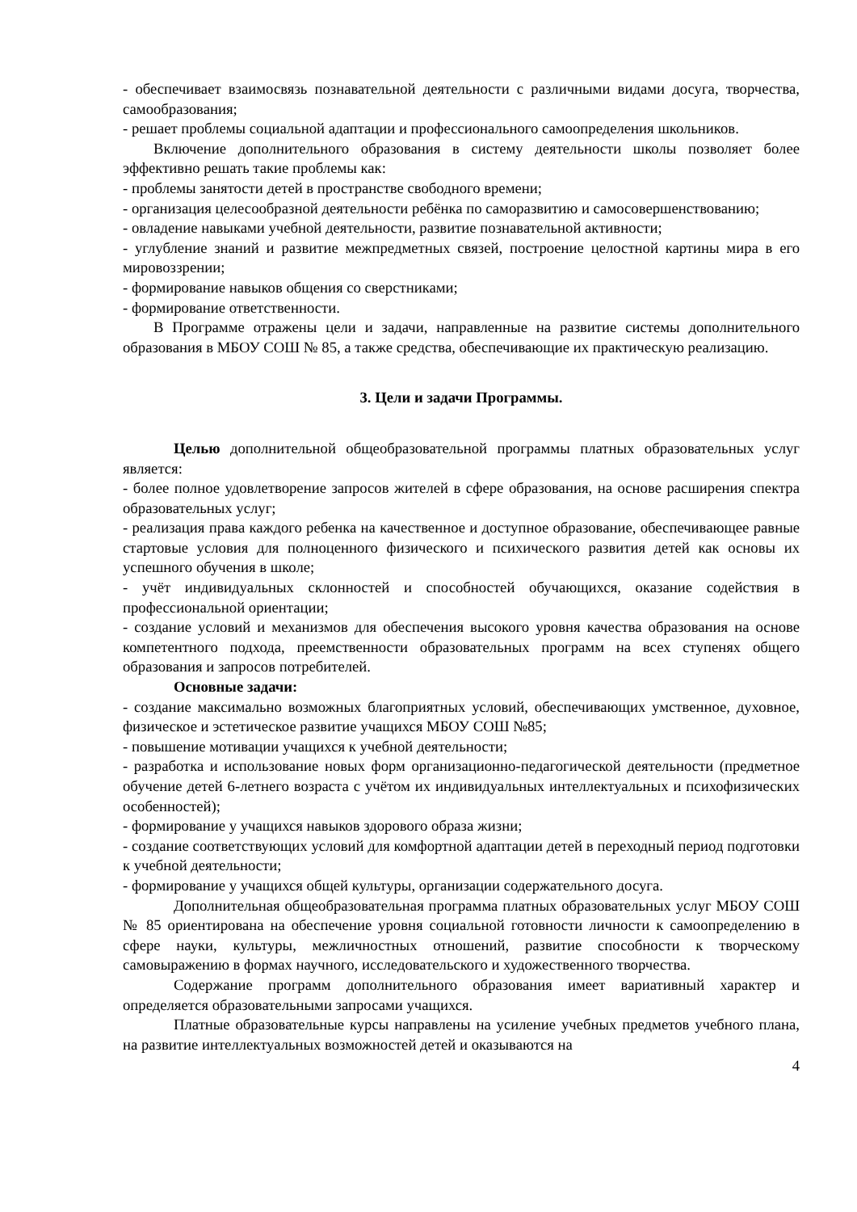- обеспечивает взаимосвязь познавательной деятельности с различными видами досуга, творчества, самообразования;
- решает проблемы социальной адаптации и профессионального самоопределения школьников.
Включение дополнительного образования в систему деятельности школы позволяет более эффективно решать такие проблемы как:
- проблемы занятости детей в пространстве свободного времени;
- организация целесообразной деятельности ребёнка по саморазвитию и самосовершенствованию;
- овладение навыками учебной деятельности, развитие познавательной активности;
- углубление знаний и развитие межпредметных связей, построение целостной картины мира в его мировоззрении;
- формирование навыков общения со сверстниками;
- формирование ответственности.
В Программе отражены цели и задачи, направленные на развитие системы дополнительного образования в МБОУ СОШ № 85, а также средства, обеспечивающие их практическую реализацию.
3. Цели и задачи Программы.
Целью дополнительной общеобразовательной программы платных образовательных услуг является:
- более полное удовлетворение запросов жителей в сфере образования, на основе расширения спектра образовательных услуг;
- реализация права каждого ребенка на качественное и доступное образование, обеспечивающее равные стартовые условия для полноценного физического и психического развития детей как основы их успешного обучения в школе;
- учёт индивидуальных склонностей и способностей обучающихся, оказание содействия в профессиональной ориентации;
- создание условий и механизмов для обеспечения высокого уровня качества образования на основе компетентного подхода, преемственности образовательных программ на всех ступенях общего образования и запросов потребителей.
Основные задачи:
- создание максимально возможных благоприятных условий, обеспечивающих умственное, духовное, физическое и эстетическое развитие учащихся МБОУ СОШ №85;
- повышение мотивации учащихся к учебной деятельности;
- разработка и использование новых форм организационно-педагогической деятельности (предметное обучение детей 6-летнего возраста с учётом их индивидуальных интеллектуальных и психофизических особенностей);
- формирование у учащихся навыков здорового образа жизни;
- создание соответствующих условий для комфортной адаптации детей в переходный период подготовки к учебной деятельности;
- формирование у учащихся общей культуры, организации содержательного досуга.
Дополнительная общеобразовательная программа платных образовательных услуг МБОУ СОШ № 85 ориентирована на обеспечение уровня социальной готовности личности к самоопределению в сфере науки, культуры, межличностных отношений, развитие способности к творческому самовыражению в формах научного, исследовательского и художественного творчества.
Содержание программ дополнительного образования имеет вариативный характер и определяется образовательными запросами учащихся.
Платные образовательные курсы направлены на усиление учебных предметов учебного плана, на развитие интеллектуальных возможностей детей и оказываются на
4